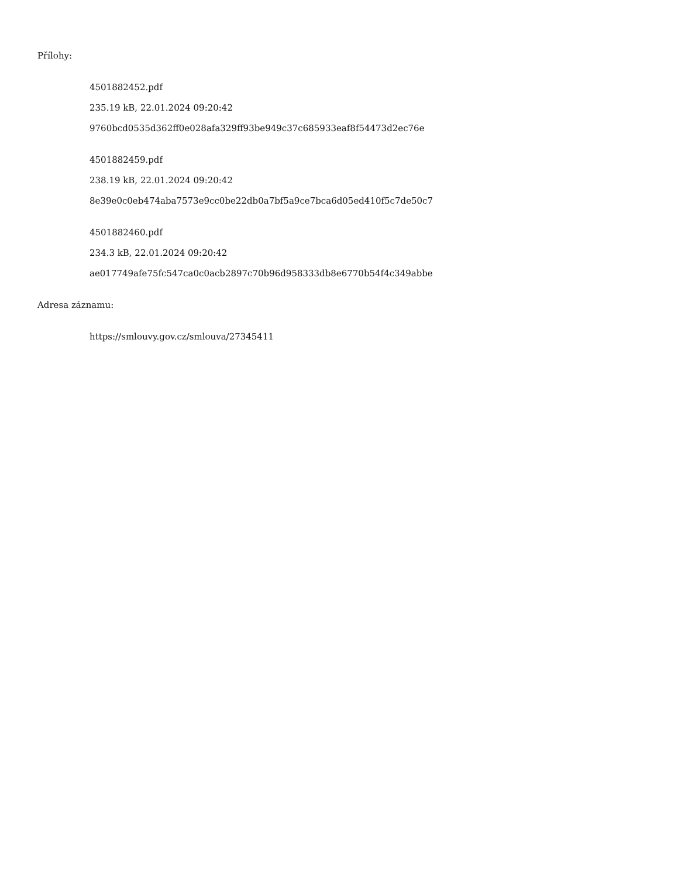Přílohy:
4501882452.pdf
235.19 kB, 22.01.2024 09:20:42
9760bcd0535d362ff0e028afa329ff93be949c37c685933eaf8f54473d2ec76e
4501882459.pdf
238.19 kB, 22.01.2024 09:20:42
8e39e0c0eb474aba7573e9cc0be22db0a7bf5a9ce7bca6d05ed410f5c7de50c7
4501882460.pdf
234.3 kB, 22.01.2024 09:20:42
ae017749afe75fc547ca0c0acb2897c70b96d958333db8e6770b54f4c349abbe
Adresa záznamu:
https://smlouvy.gov.cz/smlouva/27345411